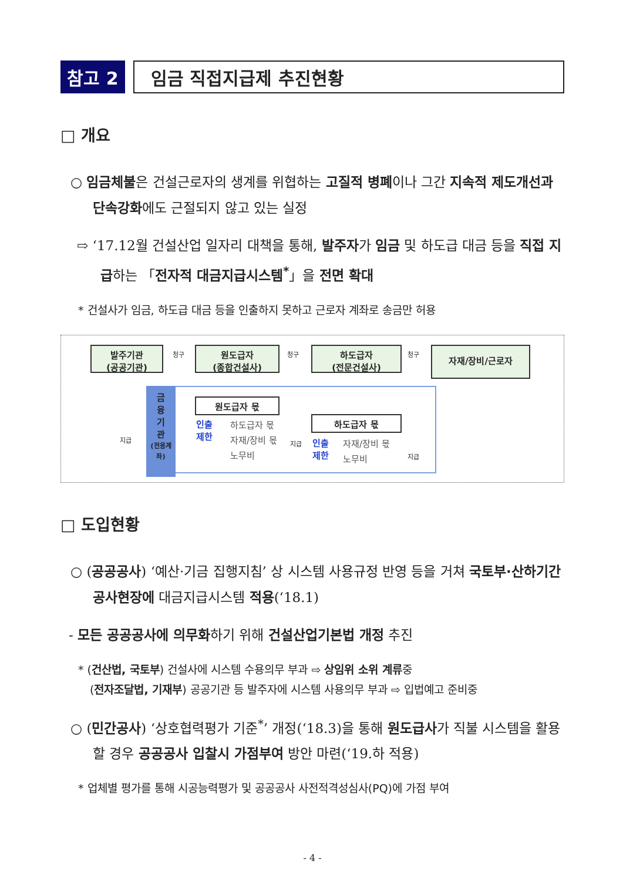참고 2 임금 직접지급제 추진현황
□ 개요
○ 임금체불은 건설근로자의 생계를 위협하는 고질적 병폐이나 그간 지속적 제도개선과 단속강화에도 근절되지 않고 있는 실정
⇨ ‘17.12월 건설산업 일자리 대책을 통해, 발주자가 임금 및 하도급 대금 등을 직접 지급하는 「전자적 대금지급시스템<sup>*</sup>」을 전면 확대
* 건설사가 임금, 하도급 대금 등을 인출하지 못하고 근로자 계좌로 송금만 허용
발주기관
(공공기관)
원도급자
(종합건설사)
하도급자
(전문건설사)
자재/장비/근로자
금
융
기
관
(전용계좌)
원도급자 몫
인출
제한
하도급자 몫
자재/장비 몫
노무비
하도급자 몫
인출
제한
자재/장비 몫
노무비
지급 지급
지급
청구 청구 청구
□ 도입현황
○ (공공공사) ‘예산·기금 집행지침’ 상 시스템 사용규정 반영 등을 거쳐 국토부·산하기간 공사현장에 대금지급시스템 적용(‘18.1)
- 모든 공공공사에 의무화하기 위해 건설산업기본법 개정 추진
* (건산법, 국토부) 건설사에 시스템 수용의무 부과 ⇨ 상임위 소위 계류중
(전자조달법, 기재부) 공공기관 등 발주자에 시스템 사용의무 부과 ⇨ 입법예고 준비중
○ (민간공사) ‘상호협력평가 기준<sup>*</sup>’ 개정(‘18.3)을 통해 원도급사가 직불 시스템을 활용할 경우 공공공사 입찰시 가점부여 방안 마련(‘19.하 적용)
* 업체별 평가를 통해 시공능력평가 및 공공공사 사전적격성심사(PQ)에 가점 부여
- 4 -